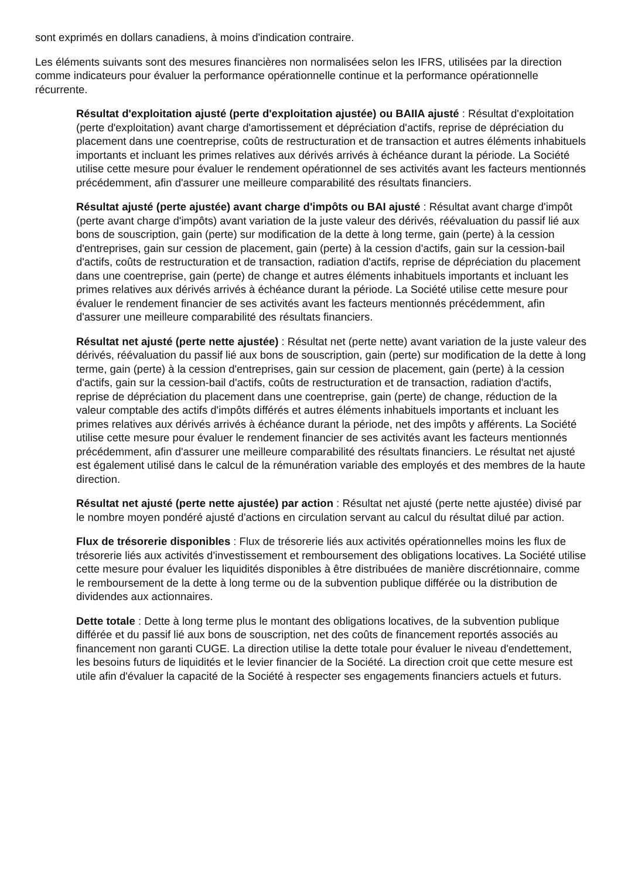sont exprimés en dollars canadiens, à moins d'indication contraire.
Les éléments suivants sont des mesures financières non normalisées selon les IFRS, utilisées par la direction comme indicateurs pour évaluer la performance opérationnelle continue et la performance opérationnelle récurrente.
Résultat d'exploitation ajusté (perte d'exploitation ajustée) ou BAIIA ajusté : Résultat d'exploitation (perte d'exploitation) avant charge d'amortissement et dépréciation d'actifs, reprise de dépréciation du placement dans une coentreprise, coûts de restructuration et de transaction et autres éléments inhabituels importants et incluant les primes relatives aux dérivés arrivés à échéance durant la période. La Société utilise cette mesure pour évaluer le rendement opérationnel de ses activités avant les facteurs mentionnés précédemment, afin d'assurer une meilleure comparabilité des résultats financiers.
Résultat ajusté (perte ajustée) avant charge d'impôts ou BAI ajusté : Résultat avant charge d'impôt (perte avant charge d'impôts) avant variation de la juste valeur des dérivés, réévaluation du passif lié aux bons de souscription, gain (perte) sur modification de la dette à long terme, gain (perte) à la cession d'entreprises, gain sur cession de placement, gain (perte) à la cession d'actifs, gain sur la cession-bail d'actifs, coûts de restructuration et de transaction, radiation d'actifs, reprise de dépréciation du placement dans une coentreprise, gain (perte) de change et autres éléments inhabituels importants et incluant les primes relatives aux dérivés arrivés à échéance durant la période. La Société utilise cette mesure pour évaluer le rendement financier de ses activités avant les facteurs mentionnés précédemment, afin d'assurer une meilleure comparabilité des résultats financiers.
Résultat net ajusté (perte nette ajustée) : Résultat net (perte nette) avant variation de la juste valeur des dérivés, réévaluation du passif lié aux bons de souscription, gain (perte) sur modification de la dette à long terme, gain (perte) à la cession d'entreprises, gain sur cession de placement, gain (perte) à la cession d'actifs, gain sur la cession-bail d'actifs, coûts de restructuration et de transaction, radiation d'actifs, reprise de dépréciation du placement dans une coentreprise, gain (perte) de change, réduction de la valeur comptable des actifs d'impôts différés et autres éléments inhabituels importants et incluant les primes relatives aux dérivés arrivés à échéance durant la période, net des impôts y afférents. La Société utilise cette mesure pour évaluer le rendement financier de ses activités avant les facteurs mentionnés précédemment, afin d'assurer une meilleure comparabilité des résultats financiers. Le résultat net ajusté est également utilisé dans le calcul de la rémunération variable des employés et des membres de la haute direction.
Résultat net ajusté (perte nette ajustée) par action : Résultat net ajusté (perte nette ajustée) divisé par le nombre moyen pondéré ajusté d'actions en circulation servant au calcul du résultat dilué par action.
Flux de trésorerie disponibles : Flux de trésorerie liés aux activités opérationnelles moins les flux de trésorerie liés aux activités d'investissement et remboursement des obligations locatives. La Société utilise cette mesure pour évaluer les liquidités disponibles à être distribuées de manière discrétionnaire, comme le remboursement de la dette à long terme ou de la subvention publique différée ou la distribution de dividendes aux actionnaires.
Dette totale : Dette à long terme plus le montant des obligations locatives, de la subvention publique différée et du passif lié aux bons de souscription, net des coûts de financement reportés associés au financement non garanti CUGE. La direction utilise la dette totale pour évaluer le niveau d'endettement, les besoins futurs de liquidités et le levier financier de la Société. La direction croit que cette mesure est utile afin d'évaluer la capacité de la Société à respecter ses engagements financiers actuels et futurs.